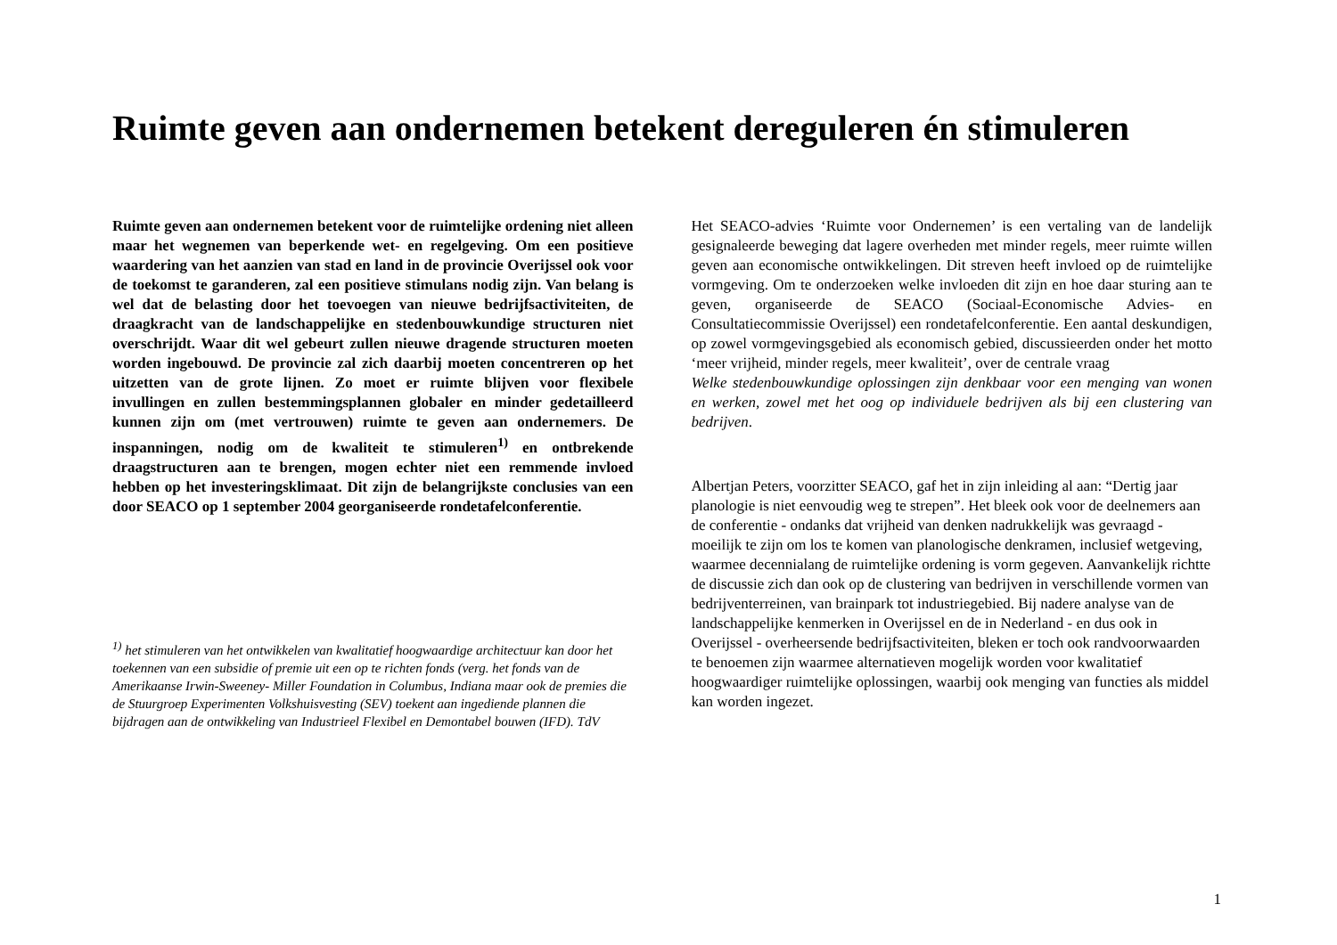Ruimte geven aan ondernemen betekent dereguleren én stimuleren
Ruimte geven aan ondernemen betekent voor de ruimtelijke ordening niet alleen maar het wegnemen van beperkende wet- en regelgeving. Om een positieve waardering van het aanzien van stad en land in de provincie Overijssel ook voor de toekomst te garanderen, zal een positieve stimulans nodig zijn. Van belang is wel dat de belasting door het toevoegen van nieuwe bedrijfsactiviteiten, de draagkracht van de landschappelijke en stedenbouwkundige structuren niet overschrijdt. Waar dit wel gebeurt zullen nieuwe dragende structuren moeten worden ingebouwd. De provincie zal zich daarbij moeten concentreren op het uitzetten van de grote lijnen. Zo moet er ruimte blijven voor flexibele invullingen en zullen bestemmingsplannen globaler en minder gedetailleerd kunnen zijn om (met vertrouwen) ruimte te geven aan ondernemers. De inspanningen, nodig om de kwaliteit te stimuleren<sup>1)</sup> en ontbrekende draagstructuren aan te brengen, mogen echter niet een remmende invloed hebben op het investeringsklimaat. Dit zijn de belangrijkste conclusies van een door SEACO op 1 september 2004 georganiseerde rondetafelconferentie.
<sup>1)</sup> het stimuleren van het ontwikkelen van kwalitatief hoogwaardige architectuur kan door het toekennen van een subsidie of premie uit een op te richten fonds (verg. het fonds van de Amerikaanse Irwin-Sweeney- Miller Foundation in Columbus, Indiana maar ook de premies die de Stuurgroep Experimenten Volkshuisvesting (SEV) toekent aan ingediende plannen die bijdragen aan de ontwikkeling van Industrieel Flexibel en Demontabel bouwen (IFD). TdV
Het SEACO-advies ‘Ruimte voor Ondernemen’ is een vertaling van de landelijk gesignaleerde beweging dat lagere overheden met minder regels, meer ruimte willen geven aan economische ontwikkelingen. Dit streven heeft invloed op de ruimtelijke vormgeving. Om te onderzoeken welke invloeden dit zijn en hoe daar sturing aan te geven, organiseerde de SEACO (Sociaal-Economische Advies- en Consultatiecommissie Overijssel) een rondetafelconferentie. Een aantal deskundigen, op zowel vormgevingsgebied als economisch gebied, discussieerden onder het motto ‘meer vrijheid, minder regels, meer kwaliteit’, over de centrale vraag
Welke stedenbouwkundige oplossingen zijn denkbaar voor een menging van wonen en werken, zowel met het oog op individuele bedrijven als bij een clustering van bedrijven.
Albertjan Peters, voorzitter SEACO, gaf het in zijn inleiding al aan: “Dertig jaar planologie is niet eenvoudig weg te strepen”. Het bleek ook voor de deelnemers aan de conferentie - ondanks dat vrijheid van denken nadrukkelijk was gevraagd - moeilijk te zijn om los te komen van planologische denkramen, inclusief wetgeving, waarmee decennialang de ruimtelijke ordening is vorm gegeven. Aanvankelijk richtte de discussie zich dan ook op de clustering van bedrijven in verschillende vormen van bedrijventerreinen, van brainpark tot industriegebied. Bij nadere analyse van de landschappelijke kenmerken in Overijssel en de in Nederland - en dus ook in Overijssel - overheersende bedrijfsactiviteiten, bleken er toch ook randvoorwaarden te benoemen zijn waarmee alternatieven mogelijk worden voor kwalitatief hoogwaardiger ruimtelijke oplossingen, waarbij ook menging van functies als middel kan worden ingezet.
1